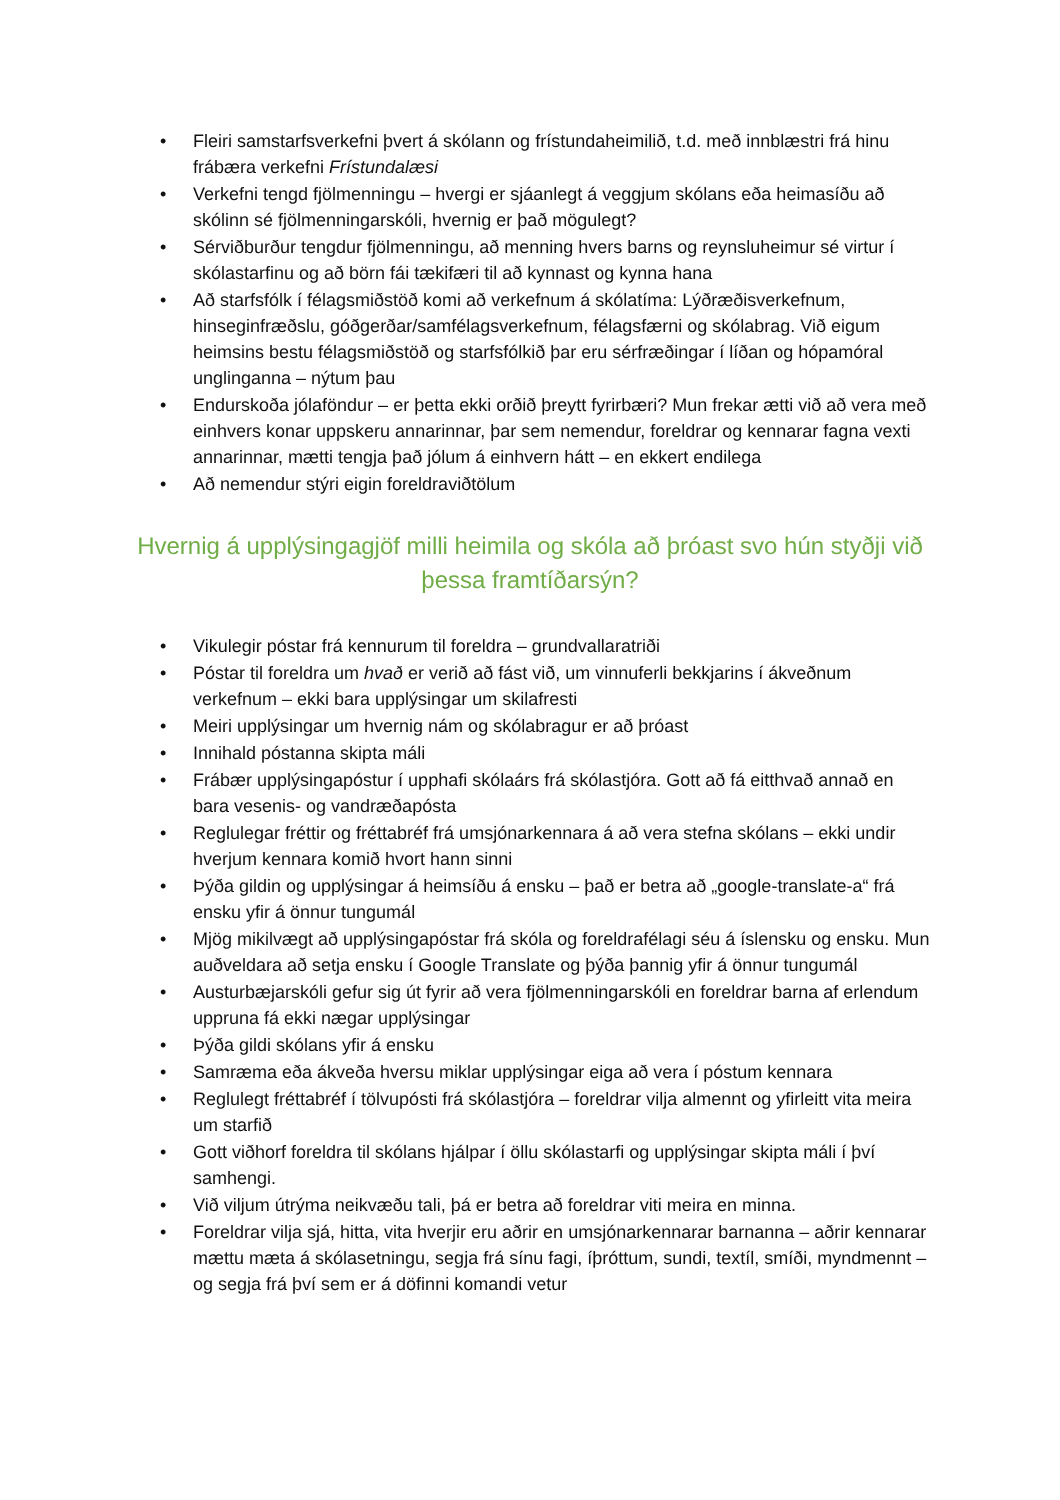• Fleiri samstarfsverkefni þvert á skólann og frístundaheimilið, t.d. með innblæstri frá hinu frábæra verkefni Frístundalæsi
• Verkefni tengd fjölmenningu – hvergi er sjáanlegt á veggjum skólans eða heimasíðu að skólinn sé fjölmenningarskóli, hvernig er það mögulegt?
• Sérviðburður tengdur fjölmenningu, að menning hvers barns og reynsluheimur sé virtur í skólastarfinu og að börn fái tækifæri til að kynnast og kynna hana
• Að starfsfólk í félagsmiðstöð komi að verkefnum á skólatíma: Lýðræðisverkefnum, hinseginfræðslu, góðgerðar/samfélagsverkefnum, félagsfærni og skólabrag. Við eigum heimsins bestu félagsmiðstöð og starfsfólkið þar eru sérfræðingar í líðan og hópamóral unglinganna – nýtum þau
• Endurskoða jólaföndur – er þetta ekki orðið þreytt fyrirbæri? Mun frekar ætti við að vera með einhvers konar uppskeru annarinnar, þar sem nemendur, foreldrar og kennarar fagna vexti annarinnar, mætti tengja það jólum á einhvern hátt – en ekkert endilega
• Að nemendur stýri eigin foreldraviðtölum
Hvernig á upplýsingagjöf milli heimila og skóla að þróast svo hún styðji við þessa framtíðarsýn?
• Vikulegir póstar frá kennurum til foreldra – grundvallaratriði
• Póstar til foreldra um hvað er verið að fást við, um vinnuferli bekkjarins í ákveðnum verkefnum – ekki bara upplýsingar um skilafresti
• Meiri upplýsingar um hvernig nám og skólabragur er að þróast
• Innihald póstanna skipta máli
• Frábær upplýsingapóstur í upphafi skólaárs frá skólastjóra. Gott að fá eitthvað annað en bara vesenis- og vandræðapósta
• Reglulegar fréttir og fréttabréf frá umsjónarkennara á að vera stefna skólans – ekki undir hverjum kennara komið hvort hann sinni
• Þýða gildin og upplýsingar á heimsíðu á ensku – það er betra að „google-translate-a“ frá ensku yfir á önnur tungumál
• Mjög mikilvægt að upplýsingapóstar frá skóla og foreldrafélagi séu á íslensku og ensku. Mun auðveldara að setja ensku í Google Translate og þýða þannig yfir á önnur tungumál
• Austurbæjarskóli gefur sig út fyrir að vera fjölmenningarskóli en foreldrar barna af erlendum uppruna fá ekki nægar upplýsingar
• Þýða gildi skólans yfir á ensku
• Samræma eða ákveða hversu miklar upplýsingar eiga að vera í póstum kennara
• Reglulegt fréttabréf í tölvupósti frá skólastjóra – foreldrar vilja almennt og yfirleitt vita meira um starfið
• Gott viðhorf foreldra til skólans hjálpar í öllu skólastarfi og upplýsingar skipta máli í því samhengi.
• Við viljum útrýma neikvæðu tali, þá er betra að foreldrar viti meira en minna.
• Foreldrar vilja sjá, hitta, vita hverjir eru aðrir en umsjónarkennarar barnanna – aðrir kennarar mættu mæta á skólasetningu, segja frá sínu fagi, íþróttum, sundi, textíl, smíði, myndmennt – og segja frá því sem er á döfinni komandi vetur